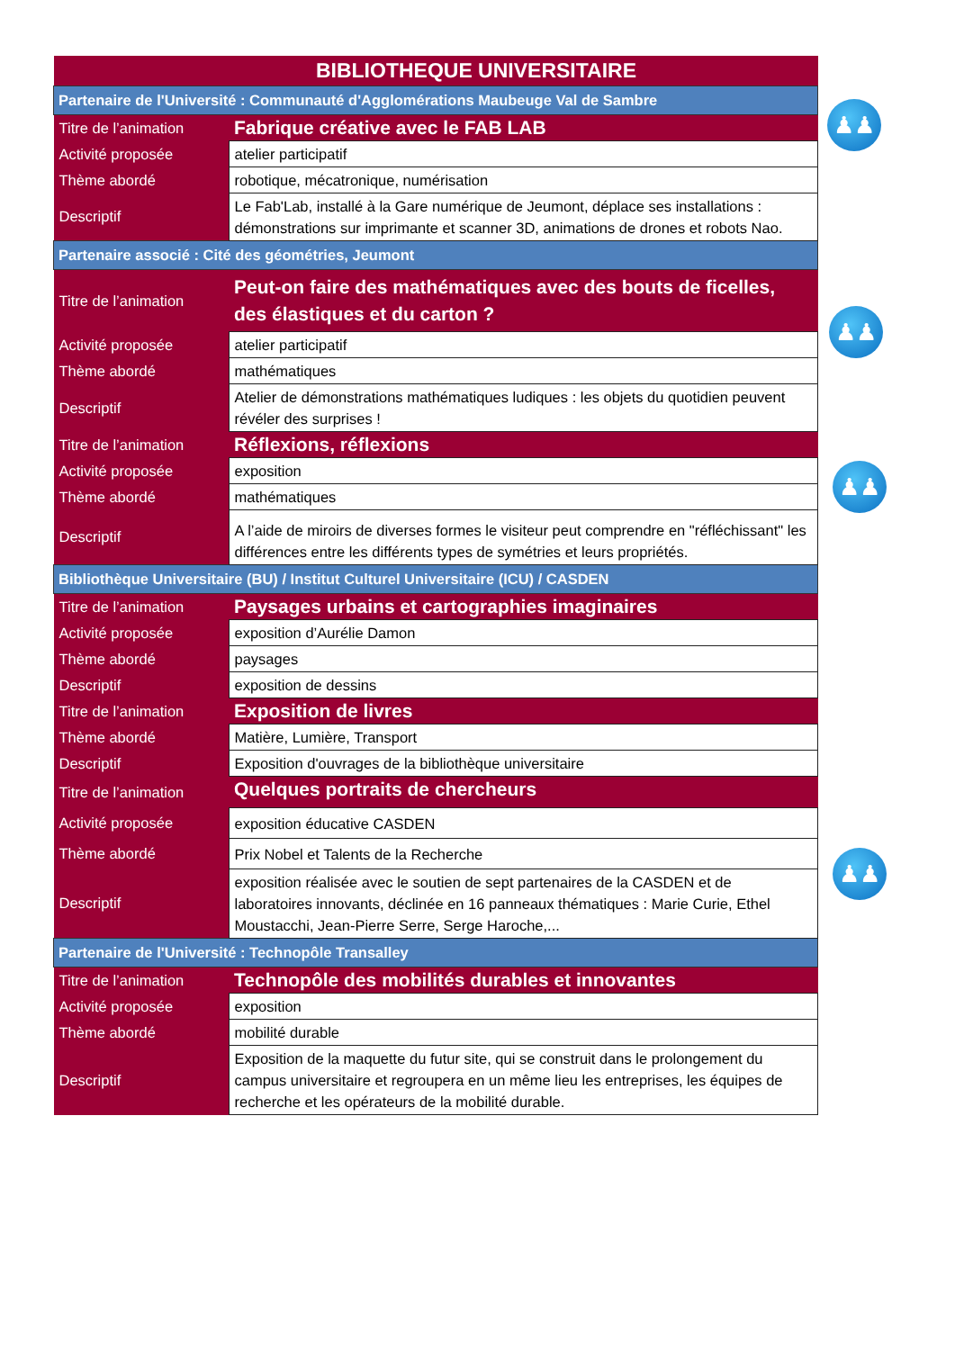| BIBLIOTHEQUE UNIVERSITAIRE | |
| Partenaire de l'Université : Communauté d'Agglomérations Maubeuge Val de Sambre | |
| Titre de l’animation | Fabrique créative avec le FAB LAB |
| Activité proposée | atelier participatif |
| Thème abordé | robotique, mécatronique, numérisation |
| Descriptif | Le Fab'Lab, installé à la Gare numérique de Jeumont, déplace ses installations : démonstrations sur imprimante et scanner 3D, animations de drones et robots Nao. |
| Partenaire associé : Cité des géométries, Jeumont | |
| Titre de l’animation | Peut-on faire des mathématiques avec des bouts de ficelles, des élastiques et du carton ? |
| Activité proposée | atelier participatif |
| Thème abordé | mathématiques |
| Descriptif | Atelier de démonstrations mathématiques ludiques : les objets du quotidien peuvent révéler des surprises ! |
| Titre de l’animation | Réflexions, réflexions |
| Activité proposée | exposition |
| Thème abordé | mathématiques |
| Descriptif | A l’aide de miroirs de diverses formes le visiteur peut comprendre en "réfléchissant" les différences entre les différents types de symétries et leurs propriétés. |
| Bibliothèque Universitaire (BU) / Institut Culturel Universitaire (ICU) / CASDEN | |
| Titre de l’animation | Paysages urbains et cartographies imaginaires |
| Activité proposée | exposition d’Aurélie Damon |
| Thème abordé | paysages |
| Descriptif | exposition de dessins |
| Titre de l’animation | Exposition de livres |
| Thème abordé | Matière, Lumière, Transport |
| Descriptif | Exposition d'ouvrages de la bibliothèque universitaire |
| Titre de l’animation | Quelques portraits de chercheurs |
| Activité proposée | exposition éducative CASDEN |
| Thème abordé | Prix Nobel et Talents de la Recherche |
| Descriptif | exposition réalisée avec le soutien de sept partenaires de la CASDEN et de laboratoires innovants, déclinée en 16 panneaux thématiques : Marie Curie, Ethel Moustacchi, Jean-Pierre Serre, Serge Haroche,... |
| Partenaire de l'Université : Technopôle Transalley | |
| Titre de l’animation | Technopôle des mobilités durables et innovantes |
| Activité proposée | exposition |
| Thème abordé | mobilité durable |
| Descriptif | Exposition de la maquette du futur site, qui se construit dans le prolongement du campus universitaire et regroupera en un même lieu les entreprises, les équipes de recherche et les opérateurs de la mobilité durable. |
♟♟
♟♟
♟♟
♟♟